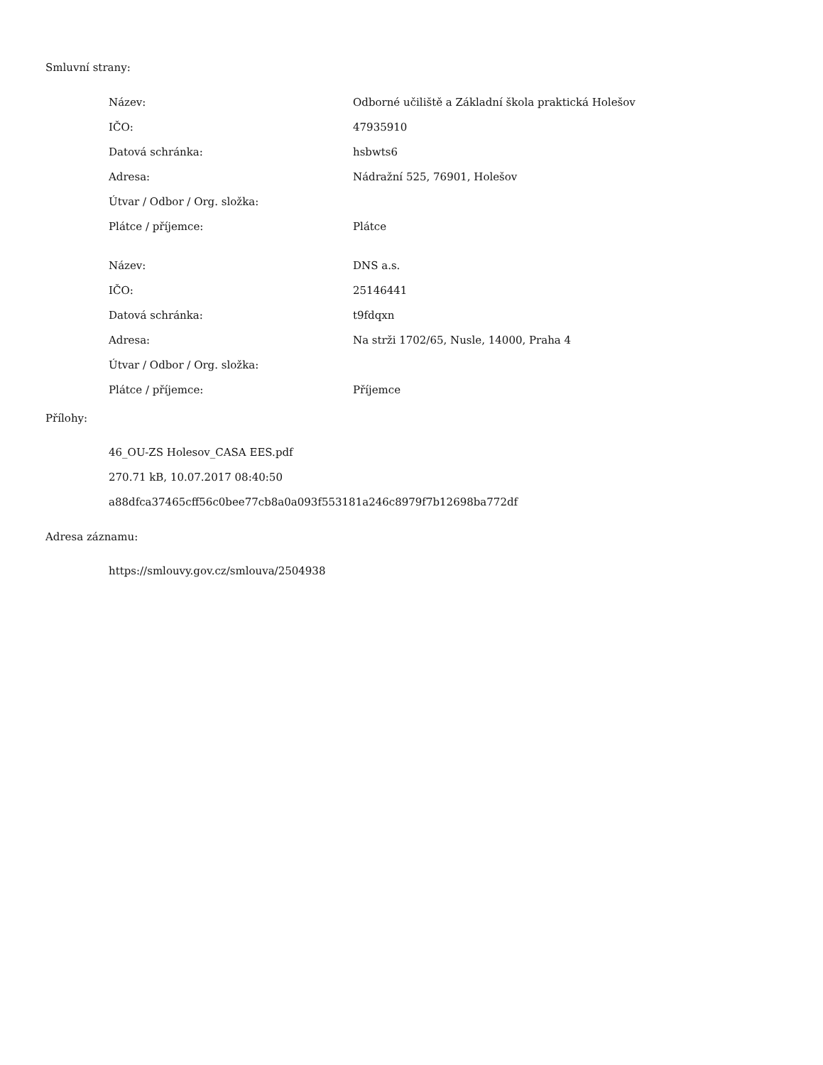Smluvní strany:
| Název: | Odborné učiliště a Základní škola praktická Holešov |
| IČO: | 47935910 |
| Datová schránka: | hsbwts6 |
| Adresa: | Nádražní 525, 76901, Holešov |
| Útvar / Odbor / Org. složka: | |
| Plátce / příjemce: | Plátce |
| Název: | DNS a.s. |
| IČO: | 25146441 |
| Datová schránka: | t9fdqxn |
| Adresa: | Na strži 1702/65, Nusle, 14000, Praha 4 |
| Útvar / Odbor / Org. složka: | |
| Plátce / příjemce: | Příjemce |
Přílohy:
46_OU-ZS Holesov_CASA EES.pdf
270.71 kB, 10.07.2017 08:40:50
a88dfca37465cff56c0bee77cb8a0a093f553181a246c8979f7b12698ba772df
Adresa záznamu:
https://smlouvy.gov.cz/smlouva/2504938